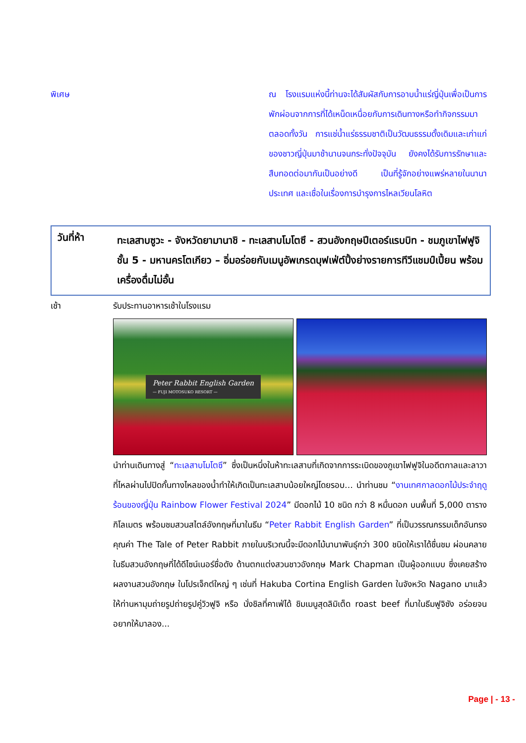พิเศษ ณ โรงแรมแห่งนี้ท่านจะได้สัมผัสกับการอาบน้ำแร่ญี่ปุ่นเพื่อเป็นการพักผ่อนจากการที่ได้เหน็ดเหนื่อยกับการเดินทางหรือทำกิจกรรมมาตลอดทั้งวัน การแช่น้ำแร่ธรรมชาติเป็นวัฒนธรรมดั้งเดิมและเก่าแก่ของชาวญี่ปุ่นมาช้านานจนกระทั่งปัจจุบัน ยังคงได้รับการรักษาและสืบทอดต่อมากันเป็นอย่างดี เป็นที่รู้จักอย่างแพร่หลายในนานาประเทศ และเชื่อในเรื่องการบำรุงการไหลเวียนโลหิต
วันที่ห้า
ทะเลสาบซูวะ - จังหวัดยามานาชิ - ทะเลสาบโมโตซึ - สวนอังกฤษปีเตอร์แรบบิท - ชมภูเขาไฟฟูจิ ชั้น 5 - มหานครโตเกียว – อิ่มอร่อยกับเมนูอัพเกรดบุฟเฟ่ต์ปิ้งย่างรายการทีวีแชมป์เปี้ยน พร้อมเครื่องดื่มไม่อั้น
เช้า รับประทานอาหารเช้าในโรงแรม
Peter Rabbit English Garden
— FUJI MOTOSUKO RESORT —
นำท่านเดินทางสู่ “ทะเลสาบโมโตซึ” ซึ่งเป็นหนึ่งในห้าทะเลสาบที่เกิดจากการระเบิดของภูเขาไฟฟูจิในอดีตกาลและลาวาที่ไหลผ่านไปปิดกั้นทางไหลของน้ำทำให้เกิดเป็นทะเลสาบน้อยใหญ่โดยรอบ… นำท่านชม “งานเทศกาลดอกไม้ประจำฤดูร้อนของญี่ปุ่น Rainbow Flower Festival 2024” มีดอกไม้ 10 ชนิด กว่า 8 หมื่นดอก บนพื้นที่ 5,000 ตารางกิโลเมตร พร้อมชมสวนสไตล์อังกฤษที่มาในธีม “Peter Rabbit English Garden” ที่เป็นวรรณกรรมเด็กอันทรงคุณค่า The Tale of Peter Rabbit ภายในบริเวณนี้จะมีดอกไม้นานาพันธุ์กว่า 300 ชนิดให้เราได้ชื่นชม ผ่อนคลาย ในธีมสวนอังกฤษที่ได้ดีไซน์เนอร์ชื่อดัง ด้านตกแต่งสวนชาวอังกฤษ Mark Chapman เป็นผู้ออกแบบ ซึ่งเคยสร้างผลงานสวนอังกฤษ ในโปรเจ็กต์ใหญ่ ๆ เช่นที่ Hakuba Cortina English Garden ในจังหวัด Nagano มาแล้ว ให้ท่านหามุมถ่ายรูปถ่ายรูปคู่วิวฟูจิ หรือ นั่งชิลที่คาเฟ่ได้ ชิมเมนูสุดลิมิเต็ด roast beef ที่มาในธีมฟูจิซัง อร่อยจนอยากให้มาลอง...
Page | - 13 -